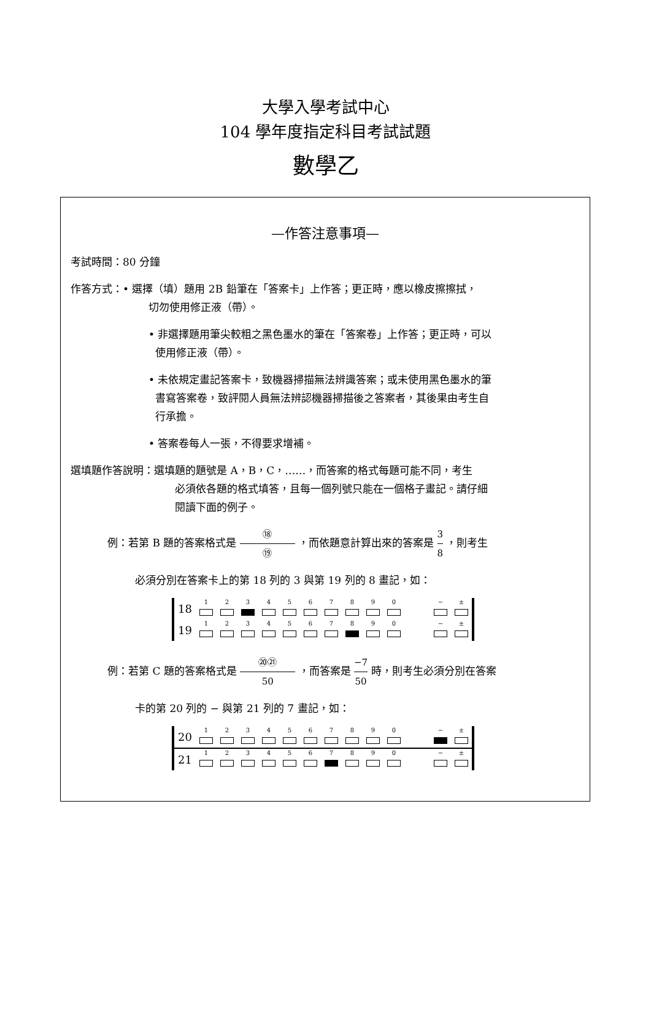大學入學考試中心
104 學年度指定科目考試試題
數學乙
—作答注意事項—
考試時間：80 分鐘
作答方式：• 選擇（填）題用 2B 鉛筆在「答案卡」上作答；更正時，應以橡皮擦擦拭，
切勿使用修正液（帶）。
• 非選擇題用筆尖較粗之黑色墨水的筆在「答案卷」上作答；更正時，可以
使用修正液（帶）。
• 未依規定畫記答案卡，致機器掃描無法辨識答案；或未使用黑色墨水的筆
書寫答案卷，致評閱人員無法辨認機器掃描後之答案者，其後果由考生自
行承擔。
• 答案卷每人一張，不得要求增補。
選填題作答說明：選填題的題號是 A，B，C，……，而答案的格式每題可能不同，考生
必須依各題的格式填答，且每一個列號只能在一個格子畫記。請仔細
閱讀下面的例子。
例：若第 B 題的答案格式是 ⑱ ⑲ ，而依題意計算出來的答案是 3 8 ，則考生
必須分別在答案卡上的第 18 列的 3 與第 19 列的 8 畫記，如：
| 18 | 1 | 2 | 3 | 4 | 5 | 6 | 7 | 8 | 9 | 0 | | − | ± |
| 19 | 1 | 2 | 3 | 4 | 5 | 6 | 7 | 8 | 9 | 0 | | − | ± |
例：若第 C 題的答案格式是 ⑳㉑ 50 ，而答案是 −7 50 時，則考生必須分別在答案
卡的第 20 列的 − 與第 21 列的 7 畫記，如：
| 20 | 1 | 2 | 3 | 4 | 5 | 6 | 7 | 8 | 9 | 0 | | − | ± |
| 21 | 1 | 2 | 3 | 4 | 5 | 6 | 7 | 8 | 9 | 0 | | − | ± |